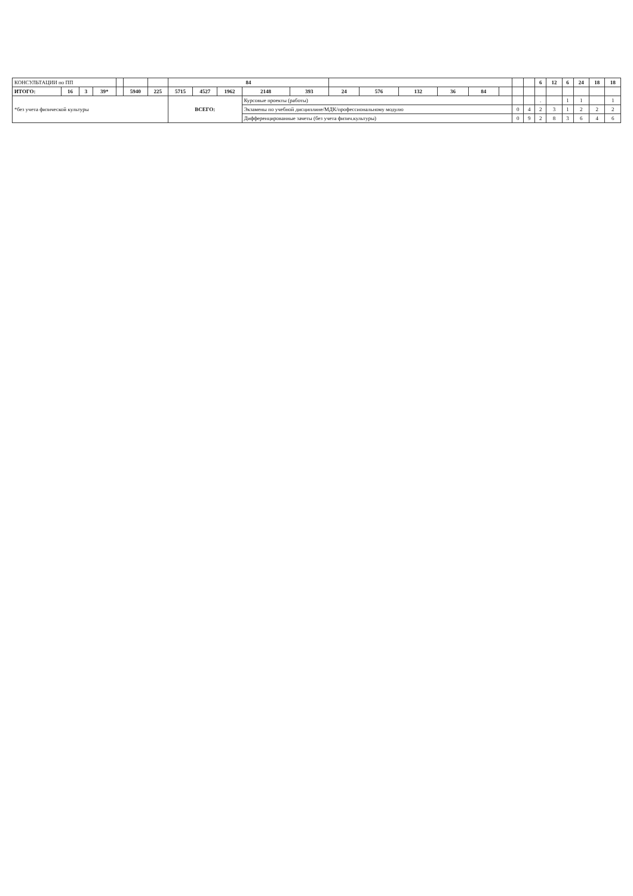| КОНСУЛЬТАЦИИ по ПП | | | | | | | 84 | | | | | | | | | | | | | 6 | 12 | 6 | 24 | 18 | 18 |
| ИТОГО: | 16 | 3 | 39* | | 5940 | 225 | 5715 | 4527 | 1962 | 2148 | 393 | 24 | 576 | 132 | 36 | 84 | | | | | | | | | |
| *без учета физической культуры | | | | | | | ВСЕГО: | | | Курсовые проекты (работы) | | | | | | | | | | . | | 1 | 1 | | 1 |
| | | | | | | | | | | Экзамены по учебной дисциплине/МДК/профессиональному модулю | | | | | | | | 0 | 4 | 2 | 3 | 1 | 2 | 2 | 2 |
| | | | | | | | | | | Дифференцированные зачеты (без учета физич.культуры) | | | | | | | | 0 | 9 | 2 | 8 | 3 | 6 | 4 | 6 |